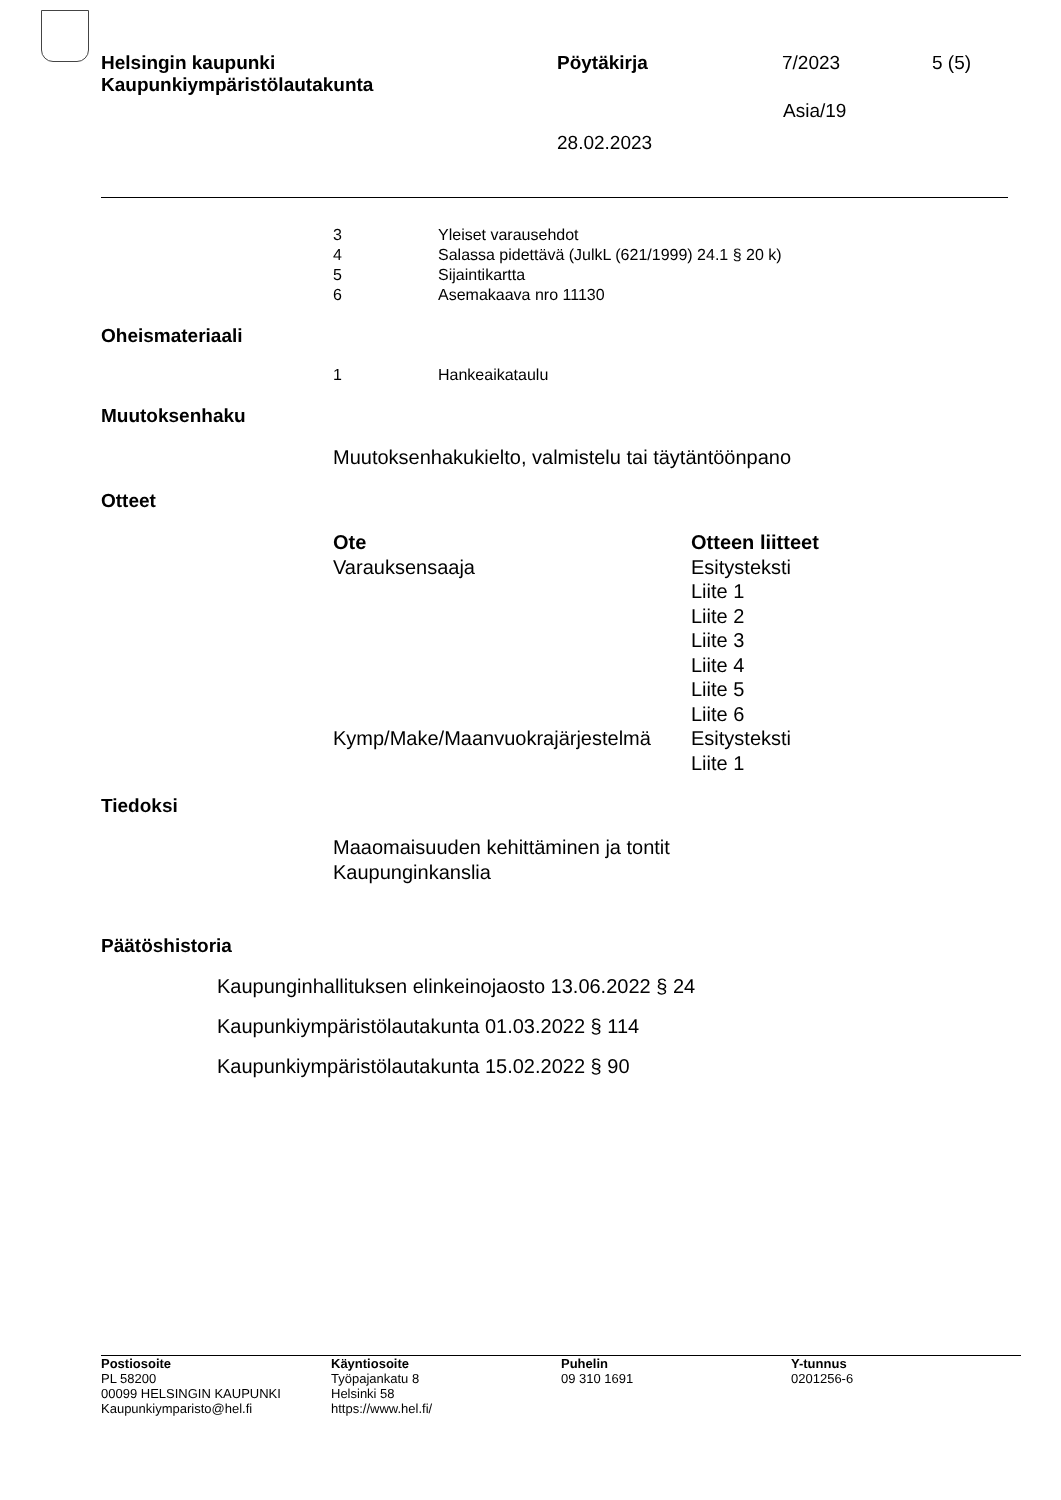Helsingin kaupunki
Kaupunkiympäristölautakunta
Pöytäkirja 7/2023 5 (5)
Asia/19
28.02.2023
| 3 | Yleiset varausehdot |
| 4 | Salassa pidettävä (JulkL (621/1999) 24.1 § 20 k) |
| 5 | Sijaintikartta |
| 6 | Asemakaava nro 11130 |
Oheismateriaali
| 1 | Hankeaikataulu |
Muutoksenhaku
Muutoksenhakukielto, valmistelu tai täytäntöönpano
Otteet
| Ote | Otteen liitteet |
| --- | --- |
| Varauksensaaja | Esitysteksti Liite 1 Liite 2 Liite 3 Liite 4 Liite 5 Liite 6 |
| Kymp/Make/Maanvuokrajärjestelmä | Esitysteksti Liite 1 |
Tiedoksi
Maaomaisuuden kehittäminen ja tontit
Kaupunginkanslia
Päätöshistoria
Kaupunginhallituksen elinkeinojaosto 13.06.2022 § 24
Kaupunkiympäristölautakunta 01.03.2022 § 114
Kaupunkiympäristölautakunta 15.02.2022 § 90
Postiosoite
PL 58200
00099 HELSINGIN KAUPUNKI
Kaupunkiymparisto@hel.fi
Käyntiosoite
Työpajankatu 8
Helsinki 58
https://www.hel.fi/
Puhelin
09 310 1691
Y-tunnus
0201256-6